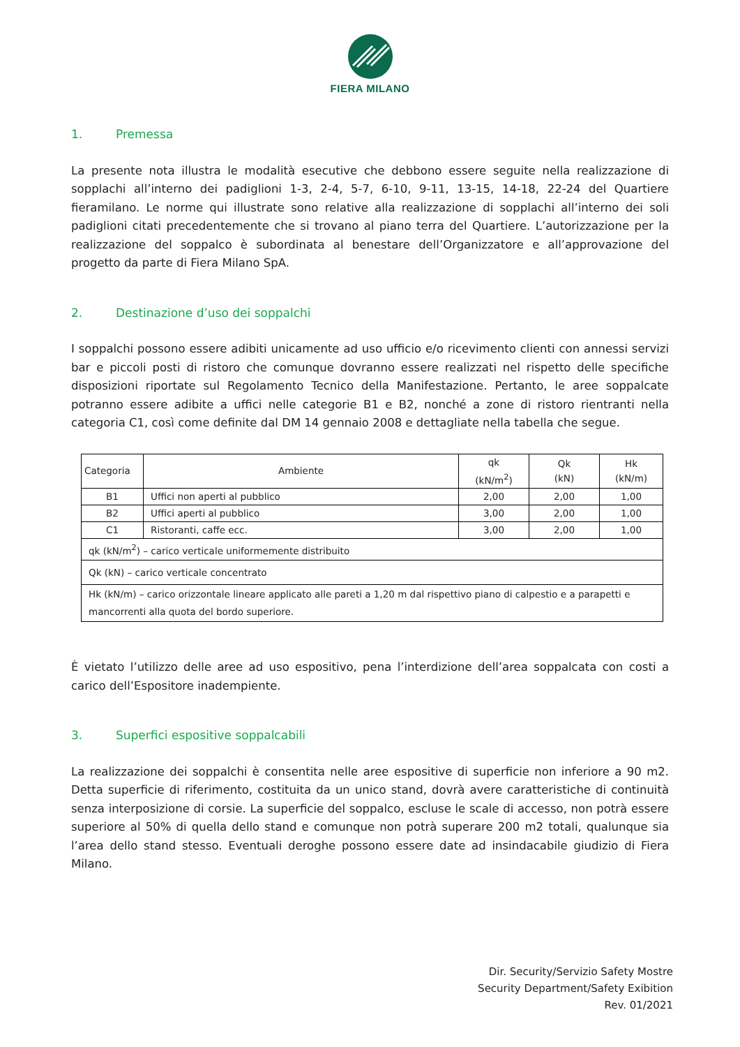FIERA MILANO
1. Premessa
La presente nota illustra le modalità esecutive che debbono essere seguite nella realizzazione di sopplachi all’interno dei padiglioni 1-3, 2-4, 5-7, 6-10, 9-11, 13-15, 14-18, 22-24 del Quartiere fieramilano. Le norme qui illustrate sono relative alla realizzazione di sopplachi all’interno dei soli padiglioni citati precedentemente che si trovano al piano terra del Quartiere. L’autorizzazione per la realizzazione del soppalco è subordinata al benestare dell’Organizzatore e all’approvazione del progetto da parte di Fiera Milano SpA.
2. Destinazione d’uso dei soppalchi
I soppalchi possono essere adibiti unicamente ad uso ufficio e/o ricevimento clienti con annessi servizi bar e piccoli posti di ristoro che comunque dovranno essere realizzati nel rispetto delle specifiche disposizioni riportate sul Regolamento Tecnico della Manifestazione. Pertanto, le aree soppalcate potranno essere adibite a uffici nelle categorie B1 e B2, nonché a zone di ristoro rientranti nella categoria C1, così come definite dal DM 14 gennaio 2008 e dettagliate nella tabella che segue.
| Categoria | Ambiente | qk (kN/m<sup>2</sup>) | Qk (kN) | Hk (kN/m) |
| --- | --- | --- | --- | --- |
| B1 | Uffici non aperti al pubblico | 2,00 | 2,00 | 1,00 |
| B2 | Uffici aperti al pubblico | 3,00 | 2,00 | 1,00 |
| C1 | Ristoranti, caffe ecc. | 3,00 | 2,00 | 1,00 |
| qk (kN/m<sup>2</sup>) – carico verticale uniformemente distribuito | | | | |
| Qk (kN) – carico verticale concentrato | | | | |
| Hk (kN/m) – carico orizzontale lineare applicato alle pareti a 1,20 m dal rispettivo piano di calpestio e a parapetti e mancorrenti alla quota del bordo superiore. | | | | |
È vietato l’utilizzo delle aree ad uso espositivo, pena l’interdizione dell’area soppalcata con costi a carico dell’Espositore inadempiente.
3. Superfici espositive soppalcabili
La realizzazione dei soppalchi è consentita nelle aree espositive di superficie non inferiore a 90 m2. Detta superficie di riferimento, costituita da un unico stand, dovrà avere caratteristiche di continuità senza interposizione di corsie. La superficie del soppalco, escluse le scale di accesso, non potrà essere superiore al 50% di quella dello stand e comunque non potrà superare 200 m2 totali, qualunque sia l’area dello stand stesso. Eventuali deroghe possono essere date ad insindacabile giudizio di Fiera Milano.
Dir. Security/Servizio Safety Mostre
Security Department/Safety Exibition
Rev. 01/2021